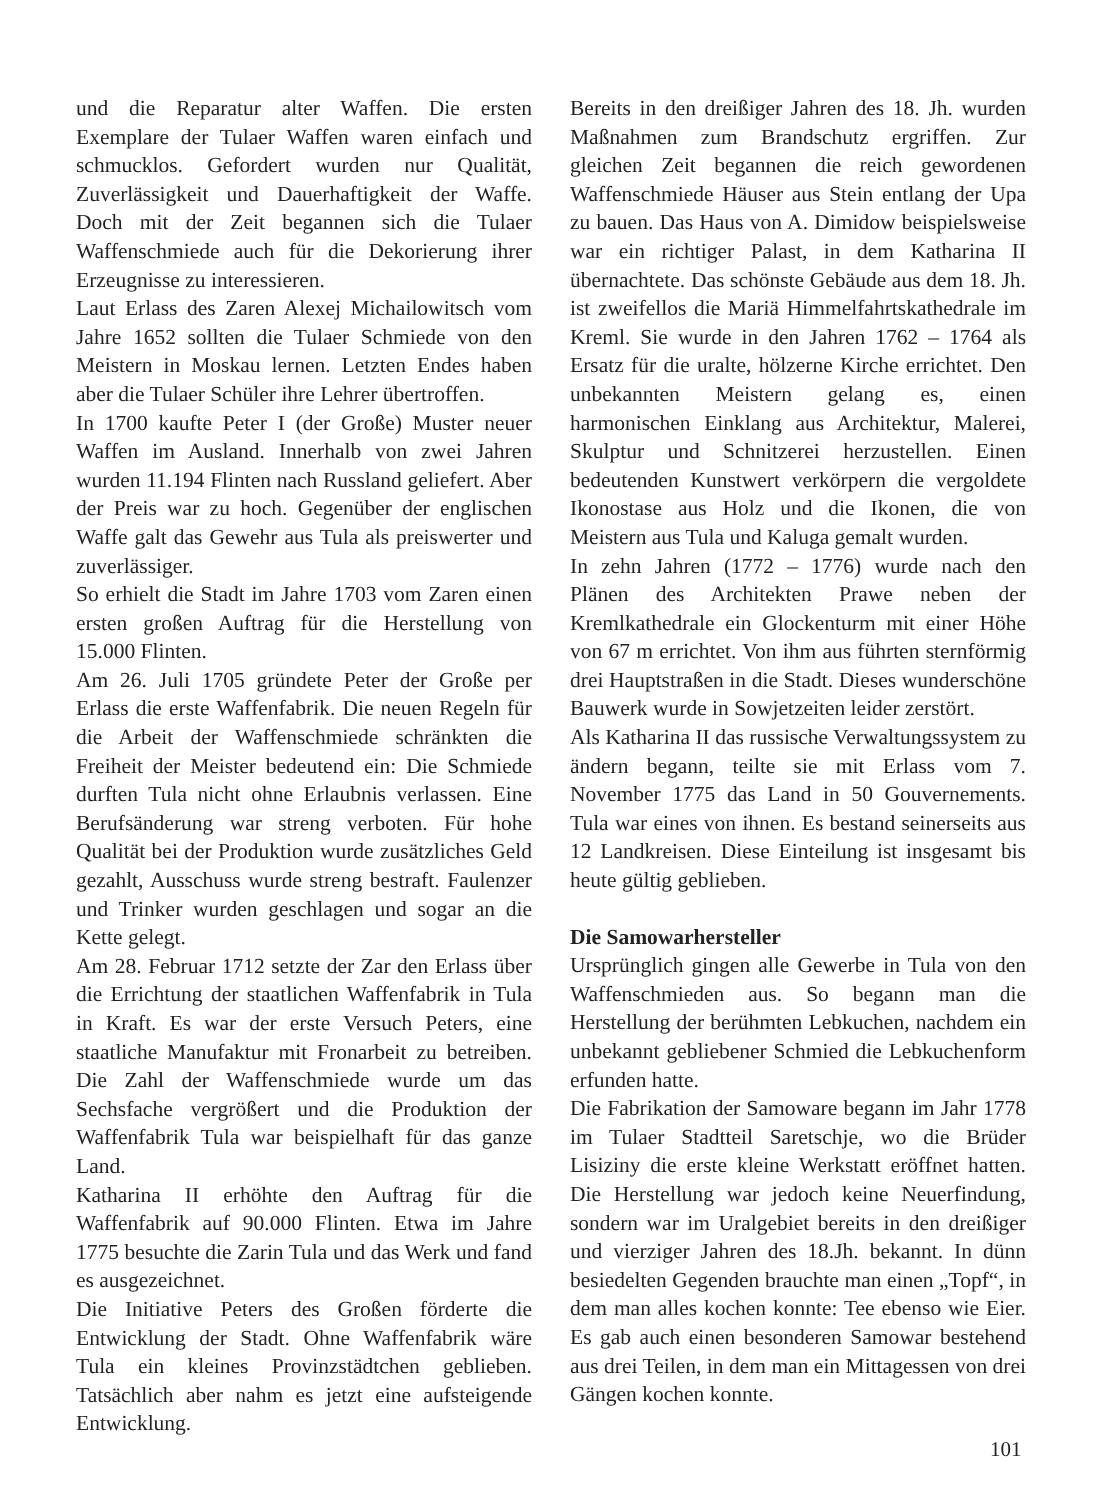und die Reparatur alter Waffen. Die ersten Exemplare der Tulaer Waffen waren einfach und schmucklos. Gefordert wurden nur Qualität, Zuverlässigkeit und Dauerhaftigkeit der Waffe. Doch mit der Zeit begannen sich die Tulaer Waffenschmiede auch für die Dekorierung ihrer Erzeugnisse zu interessieren.
Laut Erlass des Zaren Alexej Michailowitsch vom Jahre 1652 sollten die Tulaer Schmiede von den Meistern in Moskau lernen. Letzten Endes haben aber die Tulaer Schüler ihre Lehrer übertroffen.
In 1700 kaufte Peter I (der Große) Muster neuer Waffen im Ausland. Innerhalb von zwei Jahren wurden 11.194 Flinten nach Russland geliefert. Aber der Preis war zu hoch. Gegenüber der englischen Waffe galt das Gewehr aus Tula als preiswerter und zuverlässiger.
So erhielt die Stadt im Jahre 1703 vom Zaren einen ersten großen Auftrag für die Herstellung von 15.000 Flinten.
Am 26. Juli 1705 gründete Peter der Große per Erlass die erste Waffenfabrik. Die neuen Regeln für die Arbeit der Waffenschmiede schränkten die Freiheit der Meister bedeutend ein: Die Schmiede durften Tula nicht ohne Erlaubnis verlassen. Eine Berufsänderung war streng verboten. Für hohe Qualität bei der Produktion wurde zusätzliches Geld gezahlt, Ausschuss wurde streng bestraft. Faulenzer und Trinker wurden geschlagen und sogar an die Kette gelegt.
Am 28. Februar 1712 setzte der Zar den Erlass über die Errichtung der staatlichen Waffenfabrik in Tula in Kraft. Es war der erste Versuch Peters, eine staatliche Manufaktur mit Fronarbeit zu betreiben. Die Zahl der Waffenschmiede wurde um das Sechsfache vergrößert und die Produktion der Waffenfabrik Tula war beispielhaft für das ganze Land.
Katharina II erhöhte den Auftrag für die Waffenfabrik auf 90.000 Flinten. Etwa im Jahre 1775 besuchte die Zarin Tula und das Werk und fand es ausgezeichnet.
Die Initiative Peters des Großen förderte die Entwicklung der Stadt. Ohne Waffenfabrik wäre Tula ein kleines Provinzstädtchen geblieben. Tatsächlich aber nahm es jetzt eine aufsteigende Entwicklung.
Bereits in den dreißiger Jahren des 18. Jh. wurden Maßnahmen zum Brandschutz ergriffen. Zur gleichen Zeit begannen die reich gewordenen Waffenschmiede Häuser aus Stein entlang der Upa zu bauen. Das Haus von A. Dimidow beispielsweise war ein richtiger Palast, in dem Katharina II übernachtete. Das schönste Gebäude aus dem 18. Jh. ist zweifellos die Mariä Himmelfahrtskathedrale im Kreml. Sie wurde in den Jahren 1762 – 1764 als Ersatz für die uralte, hölzerne Kirche errichtet. Den unbekannten Meistern gelang es, einen harmonischen Einklang aus Architektur, Malerei, Skulptur und Schnitzerei herzustellen. Einen bedeutenden Kunstwert verkörpern die vergoldete Ikonostase aus Holz und die Ikonen, die von Meistern aus Tula und Kaluga gemalt wurden.
In zehn Jahren (1772 – 1776) wurde nach den Plänen des Architekten Prawe neben der Kremlkathedrale ein Glockenturm mit einer Höhe von 67 m errichtet. Von ihm aus führten sternförmig drei Hauptstraßen in die Stadt. Dieses wunderschöne Bauwerk wurde in Sowjetzeiten leider zerstört.
Als Katharina II das russische Verwaltungssystem zu ändern begann, teilte sie mit Erlass vom 7. November 1775 das Land in 50 Gouvernements. Tula war eines von ihnen. Es bestand seinerseits aus 12 Landkreisen. Diese Einteilung ist insgesamt bis heute gültig geblieben.
Die Samowarhersteller
Ursprünglich gingen alle Gewerbe in Tula von den Waffenschmieden aus. So begann man die Herstellung der berühmten Lebkuchen, nachdem ein unbekannt gebliebener Schmied die Lebkuchenform erfunden hatte.
Die Fabrikation der Samoware begann im Jahr 1778 im Tulaer Stadtteil Saretschje, wo die Brüder Lisiziny die erste kleine Werkstatt eröffnet hatten. Die Herstellung war jedoch keine Neuerfindung, sondern war im Uralgebiet bereits in den dreißiger und vierziger Jahren des 18.Jh. bekannt. In dünn besiedelten Gegenden brauchte man einen „Topf“, in dem man alles kochen konnte: Tee ebenso wie Eier. Es gab auch einen besonderen Samowar bestehend aus drei Teilen, in dem man ein Mittagessen von drei Gängen kochen konnte.
101